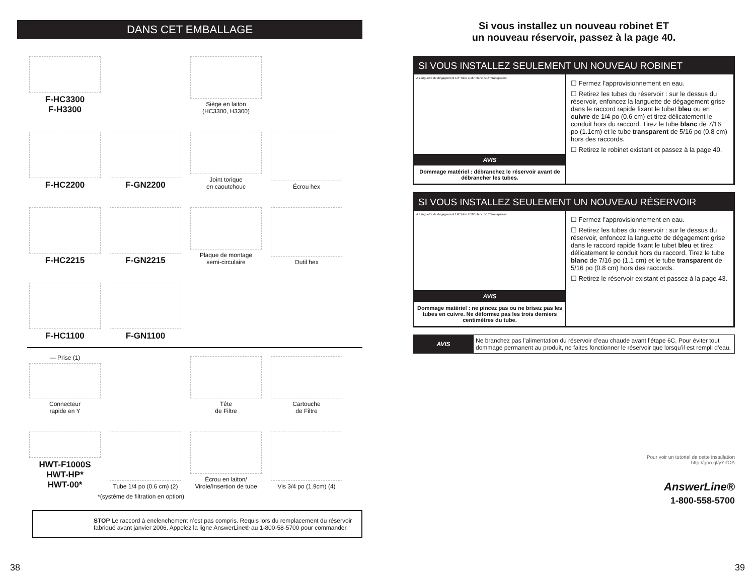DANS CET EMBALLAGE
F-HC3300
F-H3300
Siège en laiton
(HC3300, H3300)
F-HC2200
F-GN2200
Joint torique
en caoutchouc
Écrou hex
F-HC2215
F-GN2215
Plaque de montage
semi-circulaire
Outil hex
F-HC1100
F-GN1100
— Prise (1)
Connecteur
rapide en Y
Tête
de Filtre
Cartouche
de Filtre
HWT-F1000S
HWT-HP*
HWT-00*
Tube 1/4 po (0.6 cm) (2)
Écrou en laiton/
Virole/Insertion de tube
Vis 3/4 po (1.9cm) (4)
*(système de filtration en option)
STOP Le raccord à enclenchement n’est pas compris. Requis lors du remplacement du réservoir fabriqué avant janvier 2006. Appelez la ligne AnswerLine® au 1-800-58-5700 pour commander.
38
Si vous installez un nouveau robinet ET
un nouveau réservoir, passez à la page 40.
SI VOUS INSTALLEZ SEULEMENT UN NOUVEAU ROBINET
A Languette de dégagement 1/4" bleu 7/16" blanc 5/16" transparent
AVIS
Dommage matériel : débranchez le réservoir avant de débrancher les tubes.
☐ Fermez l’approvisionnement en eau.
☐ Retirez les tubes du réservoir : sur le dessus du réservoir, enfoncez la languette de dégagement grise dans le raccord rapide fixant le tubet bleu ou en cuivre de 1/4 po (0.6 cm) et tirez délicatement le conduit hors du raccord. Tirez le tube blanc de 7/16 po (1.1cm) et le tube transparent de 5/16 po (0.8 cm) hors des raccords.
☐ Retirez le robinet existant et passez à la page 40.
SI VOUS INSTALLEZ SEULEMENT UN NOUVEAU RÉSERVOIR
A Languette de dégagement 1/4" bleu 7/16" blanc 5/16" transparent
AVIS
Dommage matériel : ne pincez pas ou ne brisez pas les tubes en cuivre. Ne déformez pas les trois derniers centimètres du tube.
☐ Fermez l’approvisionnement en eau.
☐ Retirez les tubes du réservoir : sur le dessus du réservoir, enfoncez la languette de dégagement grise dans le raccord rapide fixant le tubet bleu et tirez délicatement le conduit hors du raccord. Tirez le tube blanc de 7/16 po (1.1 cm) et le tube transparent de 5/16 po (0.8 cm) hors des raccords.
☐ Retirez le réservoir existant et passez à la page 43.
AVIS
Ne branchez pas l’alimentation du réservoir d’eau chaude avant l’étape 6C. Pour éviter tout dommage permanent au produit, ne faites fonctionner le réservoir que lorsqu’il est rempli d’eau.
Pour voir un tutoriel de cette installation
http://goo.gl/yYrfOA
AnswerLine®
1-800-558-5700
39